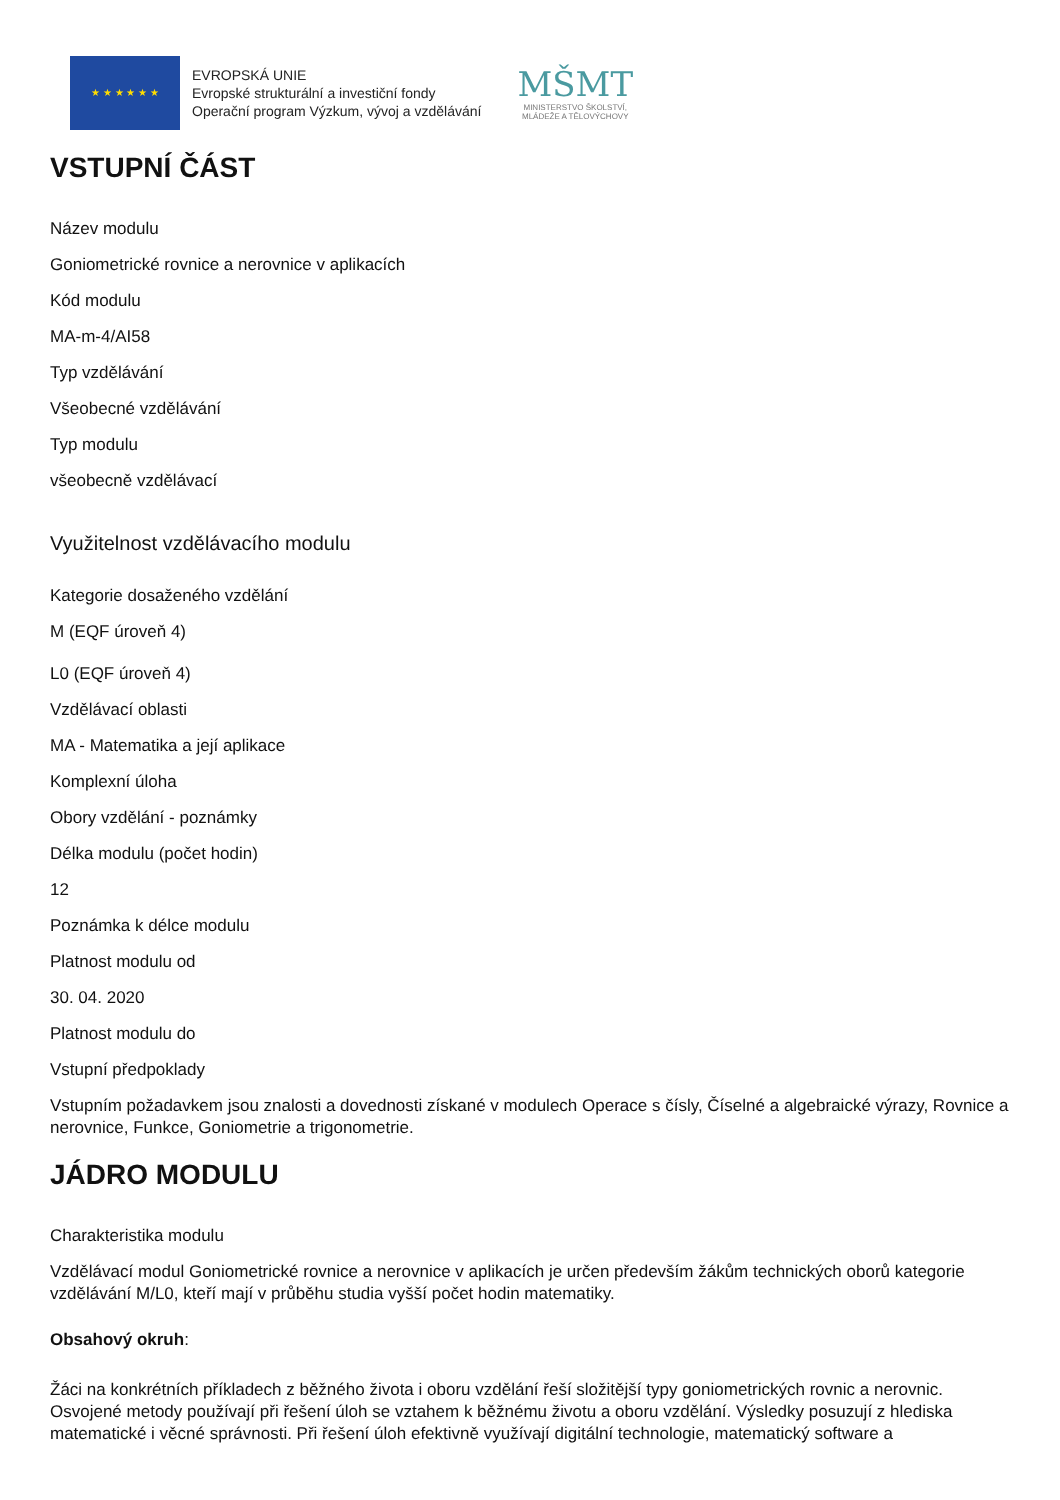★ ★ ★ ★ ★ ★
EVROPSKÁ UNIE
Evropské strukturální a investiční fondy
Operační program Výzkum, vývoj a vzdělávání
MŠMT
MINISTERSTVO ŠKOLSTVÍ,
MLÁDEŽE A TĚLOVÝCHOVY
VSTUPNÍ ČÁST
Název modulu
Goniometrické rovnice a nerovnice v aplikacích
Kód modulu
MA-m-4/AI58
Typ vzdělávání
Všeobecné vzdělávání
Typ modulu
všeobecně vzdělávací
Využitelnost vzdělávacího modulu
Kategorie dosaženého vzdělání
M (EQF úroveň 4)
L0 (EQF úroveň 4)
Vzdělávací oblasti
MA - Matematika a její aplikace
Komplexní úloha
Obory vzdělání - poznámky
Délka modulu (počet hodin)
12
Poznámka k délce modulu
Platnost modulu od
30. 04. 2020
Platnost modulu do
Vstupní předpoklady
Vstupním požadavkem jsou znalosti a dovednosti získané v modulech Operace s čísly, Číselné a algebraické výrazy, Rovnice a nerovnice, Funkce, Goniometrie a trigonometrie.
JÁDRO MODULU
Charakteristika modulu
Vzdělávací modul Goniometrické rovnice a nerovnice v aplikacích je určen především žákům technických oborů kategorie vzdělávání M/L0, kteří mají v průběhu studia vyšší počet hodin matematiky.
Obsahový okruh:
Žáci na konkrétních příkladech z běžného života i oboru vzdělání řeší složitější typy goniometrických rovnic a nerovnic. Osvojené metody používají při řešení úloh se vztahem k běžnému životu a oboru vzdělání. Výsledky posuzují z hlediska matematické i věcné správnosti. Při řešení úloh efektivně využívají digitální technologie, matematický software a